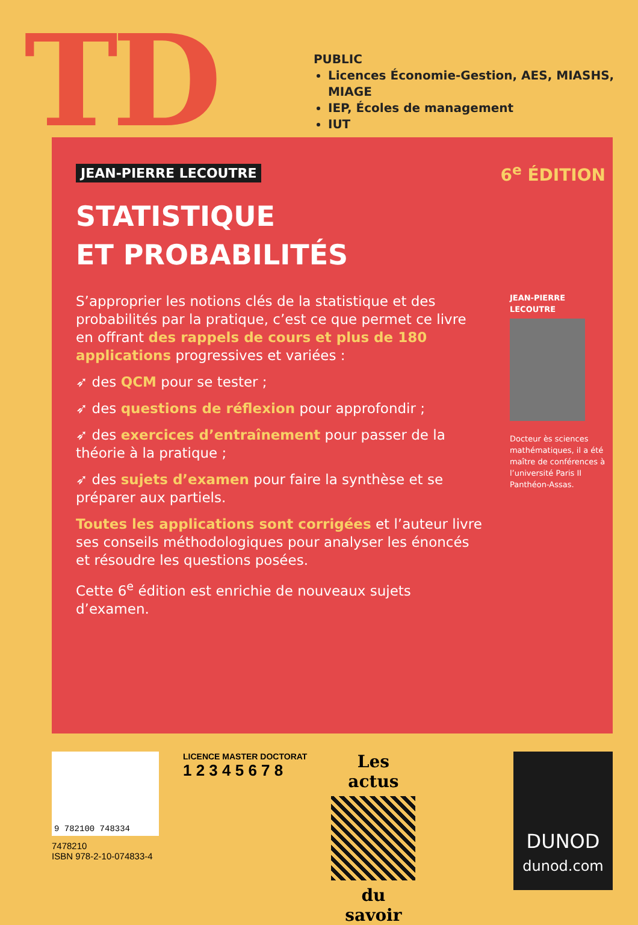TD
PUBLIC
Licences Économie-Gestion, AES, MIASHS, MIAGE
IEP, Écoles de management
IUT
JEAN-PIERRE LECOUTRE 6<sup>e</sup> ÉDITION
STATISTIQUE
ET PROBABILITÉS
S’approprier les notions clés de la statistique et des probabilités par la pratique, c’est ce que permet ce livre en offrant des rappels de cours et plus de 180 applications progressives et variées :
➶ des QCM pour se tester ;
➶ des questions de réflexion pour approfondir ;
➶ des exercices d’entraînement pour passer de la théorie à la pratique ;
➶ des sujets d’examen pour faire la synthèse et se préparer aux partiels.
Toutes les applications sont corrigées et l’auteur livre ses conseils méthodologiques pour analyser les énoncés et résoudre les questions posées.
Cette 6<sup>e</sup> édition est enrichie de nouveaux sujets d’examen.
JEAN-PIERRE
LECOUTRE
Docteur ès sciences mathématiques, il a été maître de conférences à l’université Paris II Panthéon-Assas.
9 782100 748334
7478210
ISBN 978-2-10-074833-4
LICENCE MASTER DOCTORAT
1 2 3 4 5 6 7 8
Les actus
du savoir
DUNOD
dunod.com